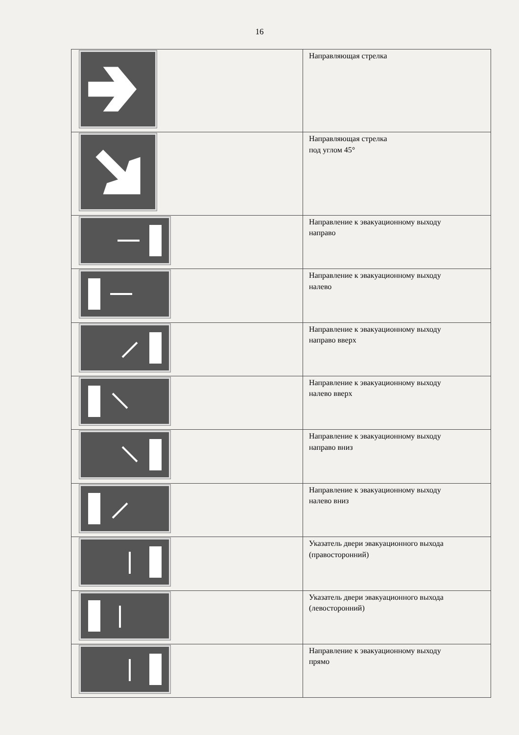16
| | Направляющая стрелка |
| | Направляющая стрелка под углом 45° |
| | Направление к эвакуационному выходу направо |
| | Направление к эвакуационному выходу налево |
| | Направление к эвакуационному выходу направо вверх |
| | Направление к эвакуационному выходу налево вверх |
| | Направление к эвакуационному выходу направо вниз |
| | Направление к эвакуационному выходу налево вниз |
| | Указатель двери эвакуационного выхода (правосторонний) |
| | Указатель двери эвакуационного выхода (левосторонний) |
| | Направление к эвакуационному выходу прямо |